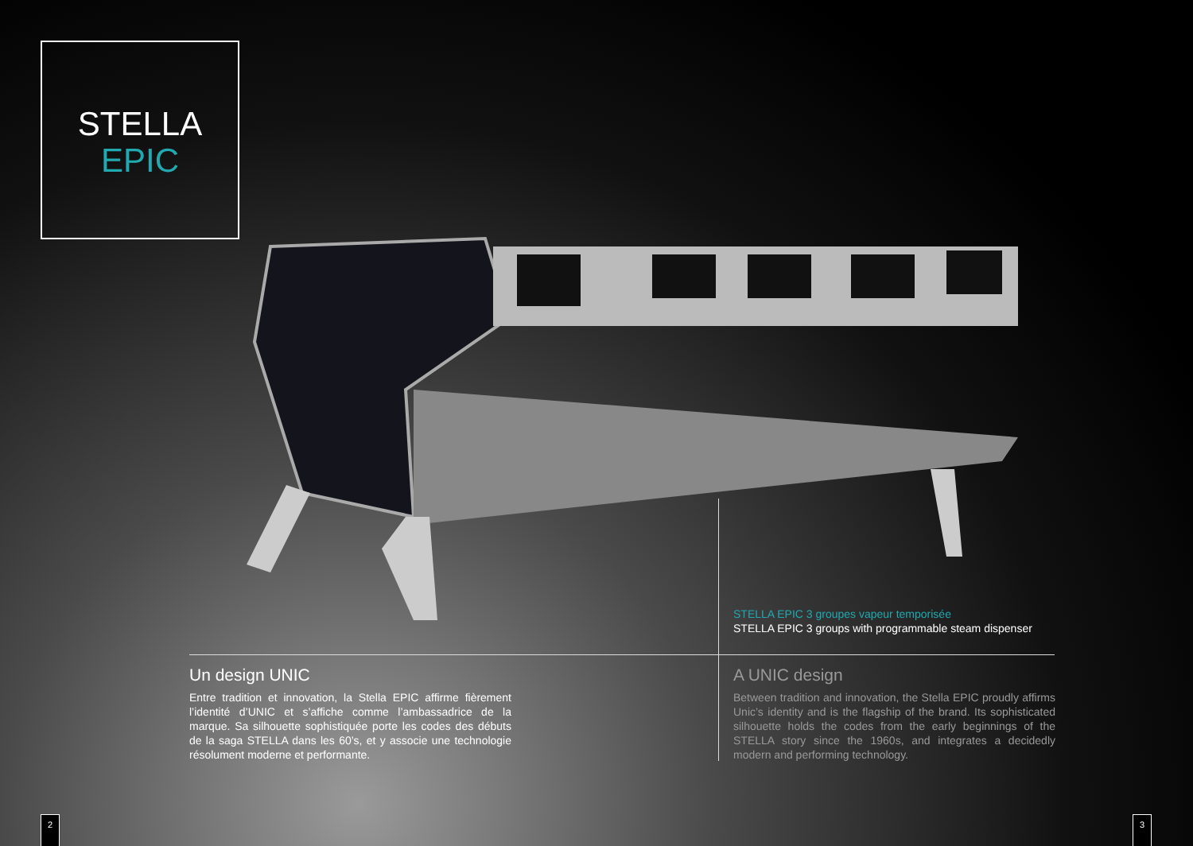STELLA
EPIC
STELLA EPIC 3 groupes vapeur temporisée
STELLA EPIC 3 groups with programmable steam dispenser
Un design UNIC
Entre tradition et innovation, la Stella EPIC affirme fièrement l’identité d’UNIC et s’affiche comme l’ambassadrice de la marque. Sa silhouette sophistiquée porte les codes des débuts de la saga STELLA dans les 60’s, et y associe une technologie résolument moderne et performante.
A UNIC design
Between tradition and innovation, the Stella EPIC proudly affirms Unic’s identity and is the flagship of the brand. Its sophisticated silhouette holds the codes from the early beginnings of the STELLA story since the 1960s, and integrates a decidedly modern and performing technology.
2 3